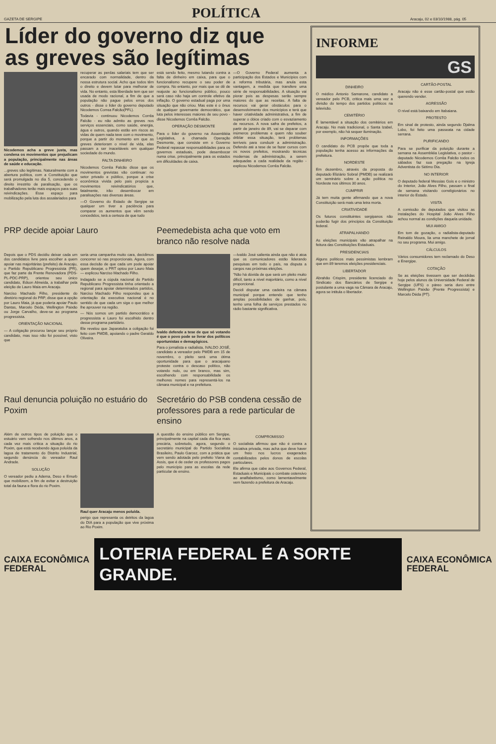GAZETA DE SERGIPE POLÍTICA Aracaju, 02 e 03/10/1988, pág. 05
Líder do governo diz que
as greves são legítimas
Nicodemos acha a greve justa, mas condena os movimentos que prejudicam a população, principalmente nas áreas de saúde e educação.
...greves são legítimas. Naturalmente com a abertura política, com a Constituição que será promulgada no dia 5, concedendo o direito irrestrito de paralisação, que os trabalhadores terão mais espaços para suas reivindicações. Esse espaço para mobilização pela luta dos assalariados para
recuperar as perdas salariais tem que ser encarado com normalidade, dentro da nossa estrutura social. Acho que todos têm o direito e devem lutar para melhorar de vida. No entanto, esta liberdade tem que ser usada de modo racional, a fim de que a população não pague pelos erros dos outros - disse o líder do governo deputado Nicodemos Correa Falcão(PFL).
Todavia - continuou Nicodemos Corrêa Falcão - eu não admito as greves nos serviços essenciais, como saúde, energia, água e outros, quando estão em riscos as vidas de quem nada teve com o movimento, porque a partir do momento em que as greves deterioram o nível de vida, elas passam a ser inaceitáveis em qualquer sociedade do mundo.
FALTA DINHEIRO
Nicodemos Corrêa Falcão disse que os movimentos grevistas vão continuar: no setor privado e público, porque a crise econômica vivida pelo país propicia a movimentos reivindicatórios que, fatalmente, irão desembocar em paralisações nas diversas áreas.
—O Governo do Estado de Sergipe se qualquer um tiver a paciência para comparar os aumentos que vêm sendo concedidos, terá a certeza de que tudo
está sendo feito, mesmo lutando contra a falta de dinheiro em caixa, para que o funcionalismo recupere o seu poder de compra. No entanto, por mais que se dê de reajuste ao funcionalismo público, pouco será caso não haja um controle efetivo da inflação. O governo estadual paga por uma situação que não criou. Mas este é o ônus de qualquer governante democrático, que luta pelos interesses maiores de seu povo - disse Nicodemos Corrêa Falcão.
OPERAÇÃO DESMONTE
Para o líder do governo na Assembléia Legislativa, a chamada Operação Desmonte, que consiste em o Governo Federal repassar responsabilidades para os governos estaduais, pode desembocar numa crise, principalmente para os estados em dificuldades de caixa.
—O Governo Federal aumenta a participação dos Estados e Municípios com a reforma tributária, mas anula esta vantagem, a medida que transfere uma série de responsabilidades. A situação vai piorar pois as despesas serão sempre maiores do que as receitas. A falta de recursos vai gerar obstáculos para o desenvolvimento dos municípios e terá que haver criatividade administrativa, a fim de superar o óbice criado com o esvaziamento de recursos. A nova safra de prefeitos, a partir de janeiro de 89, vai se deparar com inúmeros problemas e quem não souber driblar essa situação, terá problemas terríveis para conduzir a administração. Defendo até a tese de se fazer cursos com os novos prefeitos, mostrando técnicas modernas de administração, a serem adequadas a cada realidade da região - explicou Nicodemos Corrêa Falcão.
PRP decide apoiar Lauro
Peemedebista acha que voto em branco não resolve nada
Depois que o PDS decidiu deixar cada um dos candidatos livre para escolher a quem apoiar nas majoritárias (prefeito) de Aracaju, o Partido Republicano Progressista (PR), que faz parte da Frente Renovadora (PDS-PL-PDC-PRP), orientou seu único candidato, Edson Almeida, a trabalhar pela eleição de Lauro Maia em Aracaju.
Narciso Machado Filho, presidente do diretório regional do PRP, disse que a opção por Lauro Maia, já que poderia apoiar Paulo Dantas, Marcelo Déda, Wellington Paixão ou Jorge Carvalho, deve-se ao programa progressista.
ORIENTAÇÃO NACIONAL
— A coligação procurou lançar seu próprio candidato, mas isso não foi possível, visto que
seria uma campanha muito cara, decidimos concorrer só nas proporcionais. Agora, com essa decisão de que cada um pode apoiar quem desejar, o PRT optou por Lauro Maia — explicou Narciso Machado Filho.
Indagado se a cúpula nacional do Partido Republicano Progressista tinha orientado a regional para apoiar determinados partidos, Narciso Machado Filho respondeu que a orientação da executiva nacional é no sentido de que cada um siga o que melhor lhe aprouver na região.
— Nós somos um partido democrático e progressista e Lauro foi escolhido dentro desse programa partidário.
Ele revelou que Japaratuba a coligação foi feito com PMDB, apoiando o padre Geraldo Oliveira.
Ivaldo defende a tese de que só votando é que o povo pode se livrar dos políticos oportunistas e demagógicos.
Para o jornalista e radialista, IVALDO JOSÉ, candidato a vereador pelo PMDB em 15 de novembro, o pleito será uma ótima oportunidade para que o aracajuano proteste contra o descaso político, não votando nulo, ou em branco, mas sim, escolhendo com responsabilidade os melhores nomes para representá-los na câmara municipal e na prefeitura.
—Ivaldo José salienta ainda que não é atoa que os comunicadores estão liderando pesquisas em todo o país, na disputa a cargos nas próximas eleições.
''Não há dúvida de que será um pleito muito difícil, tanto a nível majoritário, como a nível proporcional.
Decidi disputar uma cadeira na câmara municipal porque entendo que tenho amplas possibilidades de ganhar, pois, tenho uma folha de serviços prestados no rádio bastante significativa.
Raul denuncia poluição no estuário do Poxim
Secretário do PSB condena cessão de professores para a rede particular de ensino
Além de outros tipos de poluição que o estuário vem sofrendo nos últimos anos, a cada vez mais crítica a situação do rio Poxim, que está recebendo água poluída da lagoa de tratamento do Distrito Industrial, segundo denúncia do vereador Raul Andrade.
SOLUÇÃO
O vereador pediu a Adema, Deso e Emurb que mobilizem, a fim de evitar a destruição total da fauna e flora do rio Poxim.
Raul quer Aracaju menos poluída.
perigo que representa os detritos da lagoa do DIA para a população que vive próxima ao Rio Poxim.
A questão do ensino público em Sergipe, principalmente na capital cada dia fica mais precária, sobretudo, agora, segundo o secretário municipal do Partido Socialista Brasileiro, Paulo Garcez, com a prática que vem sendo adotada pelo prefeito Viana de Assis, que é de ceder os professores pagos pelo município para as escolas da rede particular de ensino.
COMPROMISSO
O socialista afirmou que não é contra a iniciativa privada, mas acha que deve haver um freio nos lucros exagerados contabilizados pelos donos de escolas particulares.
Ele afirma que cabe aos Governos Federal, Estaduais e Municipais o combate ostensivo ao analfabetismo, como lamentavelmente vem fazendo a prefeitura de Aracaju.
INFORME
GS
DINHEIRO
O médico Antonio Samarone, candidato a vereador pelo PCB, critica mais uma vez a divisão do tempo dos partidos políticos na televisão.
CEMITÉRIO
É lamentável a situação dos cemitérios em Aracaju. No mais tradicional, o Santa Izabel, por exemplo, não há sequer iluminação.
INFORMAÇÕES
O candidato do PCB propõe que toda a população tenha acesso as informações da prefeitura.
NORDESTE
Em dezembro, através da proposta do deputado Eliziário Sobral (PMDB) se realizará um seminário sobre a ação política no Nordeste nos últimos 30 anos.
CUMPRIR
Já tem muita gente afirmando que a nova Constituição será mais uma letra morta.
CRIATIVIDADE
Os futuros constituintes sergipanos não poderão fugir dos princípios da Constituição federal.
ATRAPALHANDO
As eleições municipais vão atrapalhar na feitura das Constituições Estaduais.
PRESIDENCIAIS
Alguns políticos mais pessimistas lembram que em 89 teremos eleições presidenciais.
LIBERTADOR
Abrahão Crispim, presidente licenciado do Sindicato dos Bancários de Sergipe e postulante a uma vaga na Câmara de Aracaju, agora se intitula o libertador.
CARTÃO-POSTAL
Aracaju não é esse cartão-postal que estão querendo vender.
AGRESSÃO
O nível está baixando em Itabaiana.
PROTESTO
Em sinal de protesto, ainda segundo Djalma Lobo, foi feito uma passeata na cidade serrana.
PURIFICANDO
Para se purificar da poluição durante a semana na Assembléia Legislativa, o pastor -deputado Nicodemos Corrêa Falcão todos os sábados faz sua pregação na Igreja Adventista do Sétimo Dia.
NO INTERIOR
O deputado federal Messias Gois e o ministro do Interior, João Alves Filho, passam o final de semana visitando correligionários no interior do Estado.
VISITA
A comissão de deputados que visitou as instalações do Hospital João Alves Filho achou normal as condições daquela unidade.
MUI AMIGO
Em tom de gozação, o radialista-deputado Reinaldo Moura, lia uma manchete de jornal no seu programa. Mui amigo.
CÁLCULOS
Vários consumidores tem reclamado do Deso e Energipe.
COTAÇÃO
Se as eleições tivessem que ser decididas hoje pelos alunos da Universidade Federal de Sergipe (UFS) o páreo seria duro entre Wellington Paixão (Frente Progressista) e Marcelo Déda (PT).
CAIXA ECONÔMICA
FEDERAL
LOTERIA FEDERAL É A SORTE GRANDE.
CAIXA ECONÔMICA
FEDERAL